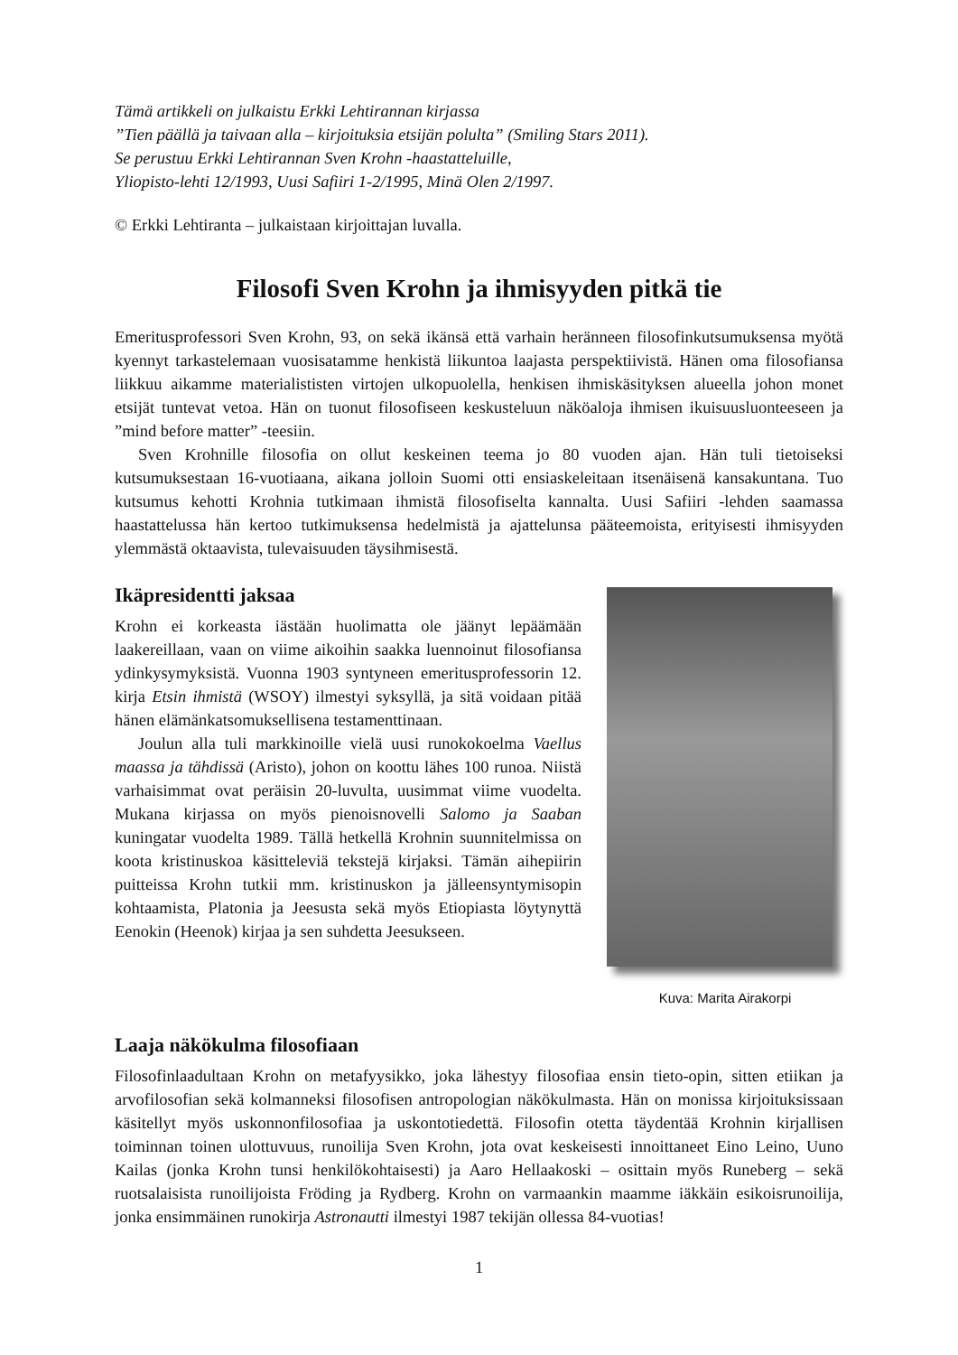Tämä artikkeli on julkaistu Erkki Lehtirannan kirjassa
”Tien päällä ja taivaan alla – kirjoituksia etsijän polulta” (Smiling Stars 2011).
Se perustuu Erkki Lehtirannan Sven Krohn -haastatteluille,
Yliopisto-lehti 12/1993, Uusi Safiiri 1-2/1995, Minä Olen 2/1997.
© Erkki Lehtiranta – julkaistaan kirjoittajan luvalla.
Filosofi Sven Krohn ja ihmisyyden pitkä tie
Emeritusprofessori Sven Krohn, 93, on sekä ikänsä että varhain heränneen filosofinkutsumuksensa myötä kyennyt tarkastelemaan vuosisatamme henkistä liikuntoa laajasta perspektiivistä. Hänen oma filosofiansa liikkuu aikamme materialististen virtojen ulkopuolella, henkisen ihmiskäsityksen alueella johon monet etsijät tuntevat vetoa. Hän on tuonut filosofiseen keskusteluun näköaloja ihmisen ikuisuusluonteeseen ja ”mind before matter” -teesiin.
Sven Krohnille filosofia on ollut keskeinen teema jo 80 vuoden ajan. Hän tuli tietoiseksi kutsumuksestaan 16-vuotiaana, aikana jolloin Suomi otti ensiaskeleitaan itsenäisenä kansakuntana. Tuo kutsumus kehotti Krohnia tutkimaan ihmistä filosofiselta kannalta. Uusi Safiiri -lehden saamassa haastattelussa hän kertoo tutkimuksensa hedelmistä ja ajattelunsa pääteemoista, erityisesti ihmisyyden ylemmästä oktaavista, tulevaisuuden täysihmisestä.
Ikäpresidentti jaksaa
Krohn ei korkeasta iästään huolimatta ole jäänyt lepäämään laakereillaan, vaan on viime aikoihin saakka luennoinut filosofiansa ydinkysymyksistä. Vuonna 1903 syntyneen emeritusprofessorin 12. kirja Etsin ihmistä (WSOY) ilmestyi syksyllä, ja sitä voidaan pitää hänen elämänkatsomuksellisena testamenttinaan.
Joulun alla tuli markkinoille vielä uusi runokokoelma Vaellus maassa ja tähdissä (Aristo), johon on koottu lähes 100 runoa. Niistä varhaisimmat ovat peräisin 20-luvulta, uusimmat viime vuodelta. Mukana kirjassa on myös pienoisnovelli Salomo ja Saaban kuningatar vuodelta 1989. Tällä hetkellä Krohnin suunnitelmissa on koota kristinuskoa käsitteleviä tekstejä kirjaksi. Tämän aihepiirin puitteissa Krohn tutkii mm. kristinuskon ja jälleensyntymisopin kohtaamista, Platonia ja Jeesusta sekä myös Etiopiasta löytynyttä Eenokin (Heenok) kirjaa ja sen suhdetta Jeesukseen.
Kuva: Marita Airakorpi
Laaja näkökulma filosofiaan
Filosofinlaadultaan Krohn on metafyysikko, joka lähestyy filosofiaa ensin tieto-opin, sitten etiikan ja arvofilosofian sekä kolmanneksi filosofisen antropologian näkökulmasta. Hän on monissa kirjoituksissaan käsitellyt myös uskonnonfilosofiaa ja uskontotiedettä. Filosofin otetta täydentää Krohnin kirjallisen toiminnan toinen ulottuvuus, runoilija Sven Krohn, jota ovat keskeisesti innoittaneet Eino Leino, Uuno Kailas (jonka Krohn tunsi henkilökohtaisesti) ja Aaro Hellaakoski – osittain myös Runeberg – sekä ruotsalaisista runoilijoista Fröding ja Rydberg. Krohn on varmaankin maamme iäkkäin esikoisrunoilija, jonka ensimmäinen runokirja Astronautti ilmestyi 1987 tekijän ollessa 84-vuotias!
1